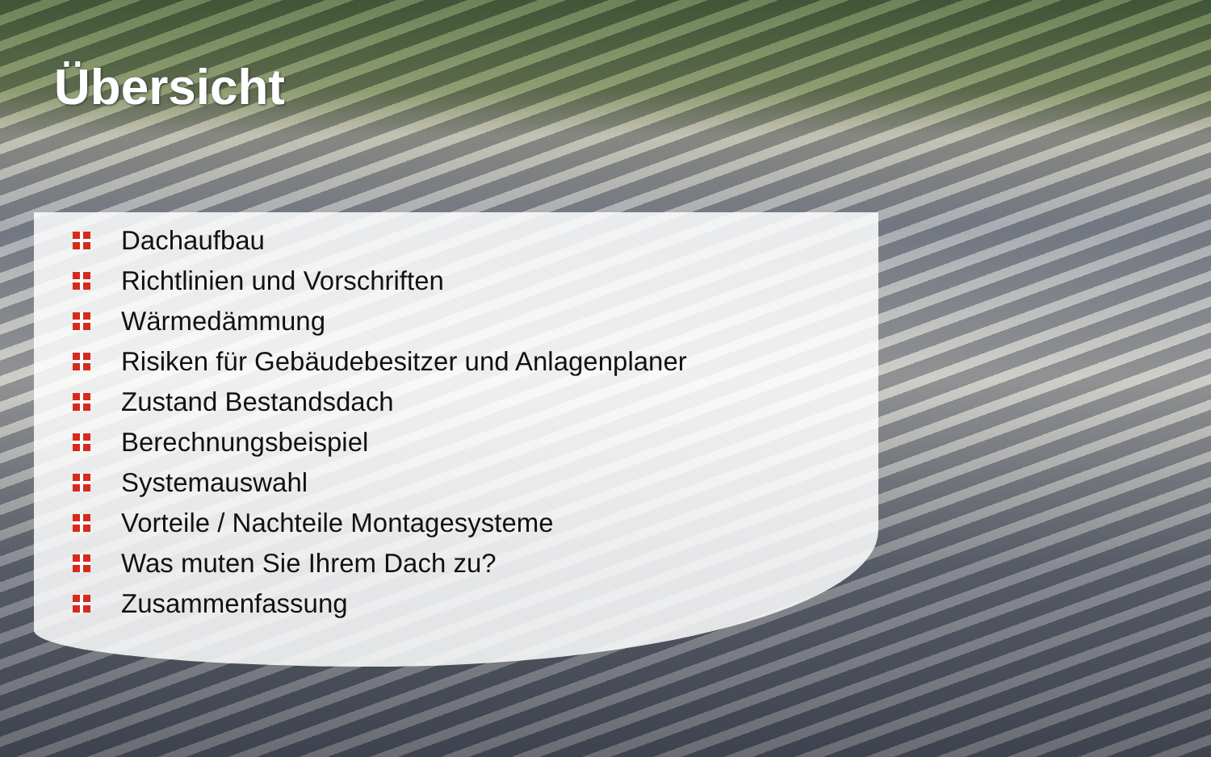Übersicht
Dachaufbau
Richtlinien und Vorschriften
Wärmedämmung
Risiken für Gebäudebesitzer und Anlagenplaner
Zustand Bestandsdach
Berechnungsbeispiel
Systemauswahl
Vorteile / Nachteile Montagesysteme
Was muten Sie Ihrem Dach zu?
Zusammenfassung